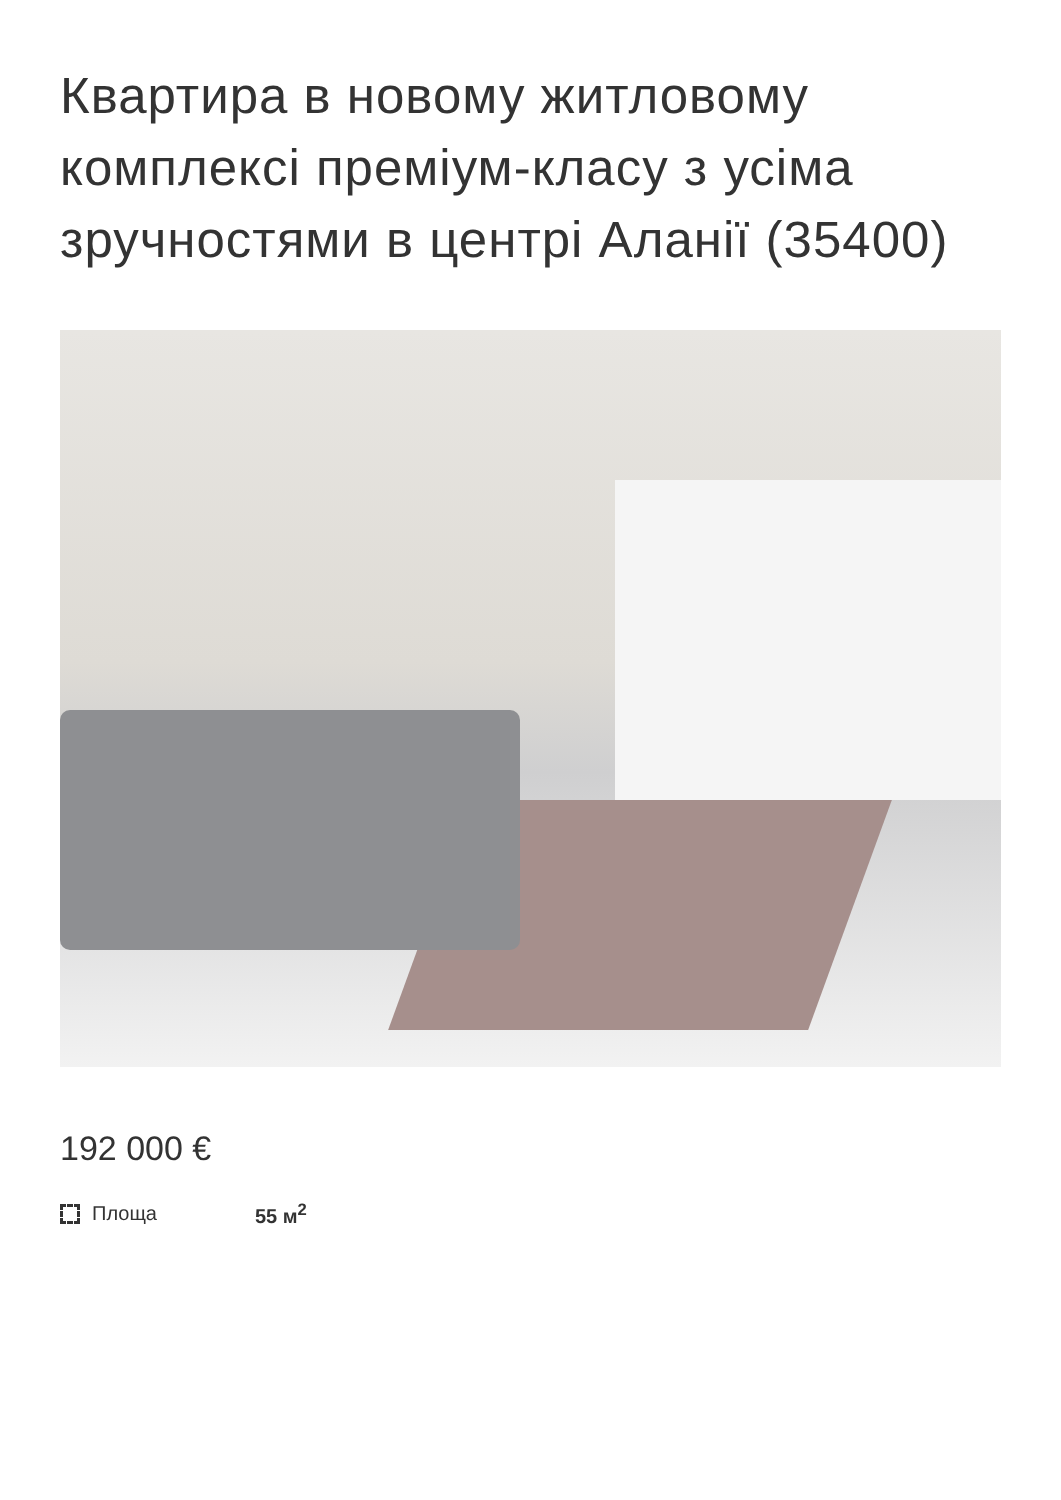Квартира в новому житловому комплексі преміум-класу з усіма зручностями в центрі Аланії (35400)
192 000 €
Площа 55 м<sup>2</sup>